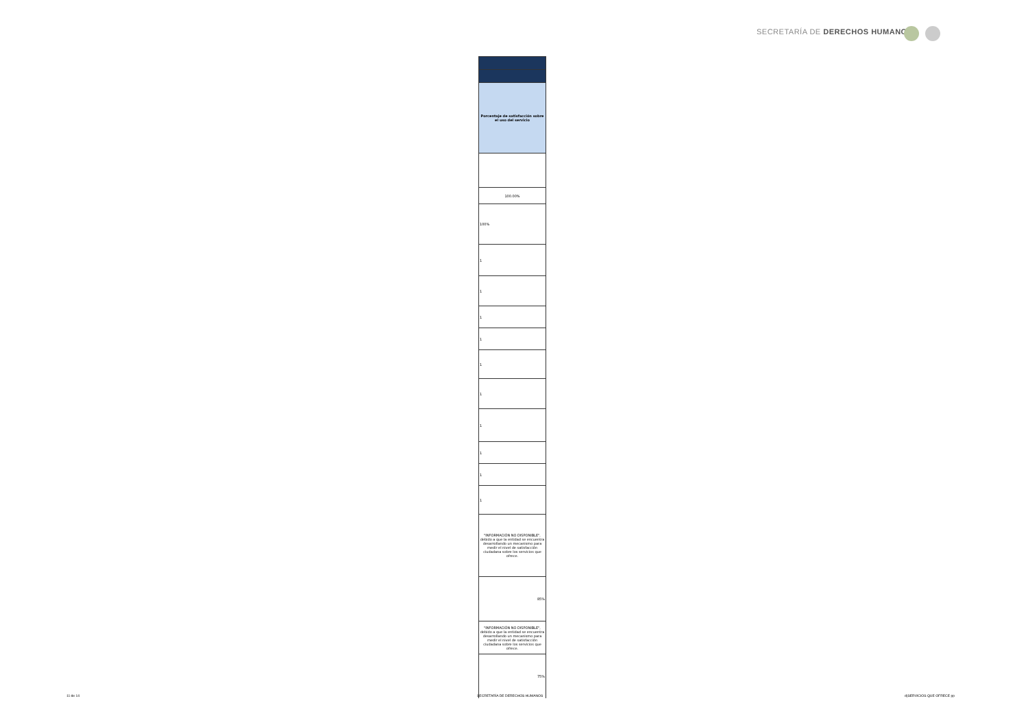SECRETARÍA DE DERECHOS HUMANOS
| Porcentaje de satisfacción sobre el uso del servicio |
| --- |
| 100.00% |
| 100% |
| 1 |
| 1 |
| 1 |
| 1 |
| 1 |
| 1 |
| 1 |
| 1 |
| 1 |
| 1 |
| "INFORMACIÓN NO DISPONIBLE", debido a que la entidad se encuentra desarrollando un mecanismo para medir el nivel de satisfacción ciudadana sobre los servicios que ofrece. |
| 85% |
| "INFORMACIÓN NO DISPONIBLE", debido a que la entidad se encuentra desarrollando un mecanismo para medir el nivel de satisfacción ciudadana sobre los servicios que ofrece. |
| 75% |
11 de 14 SECRETARÍA DE DERECHOS HUMANOS d)SERVICIOS QUE OFRECE pp